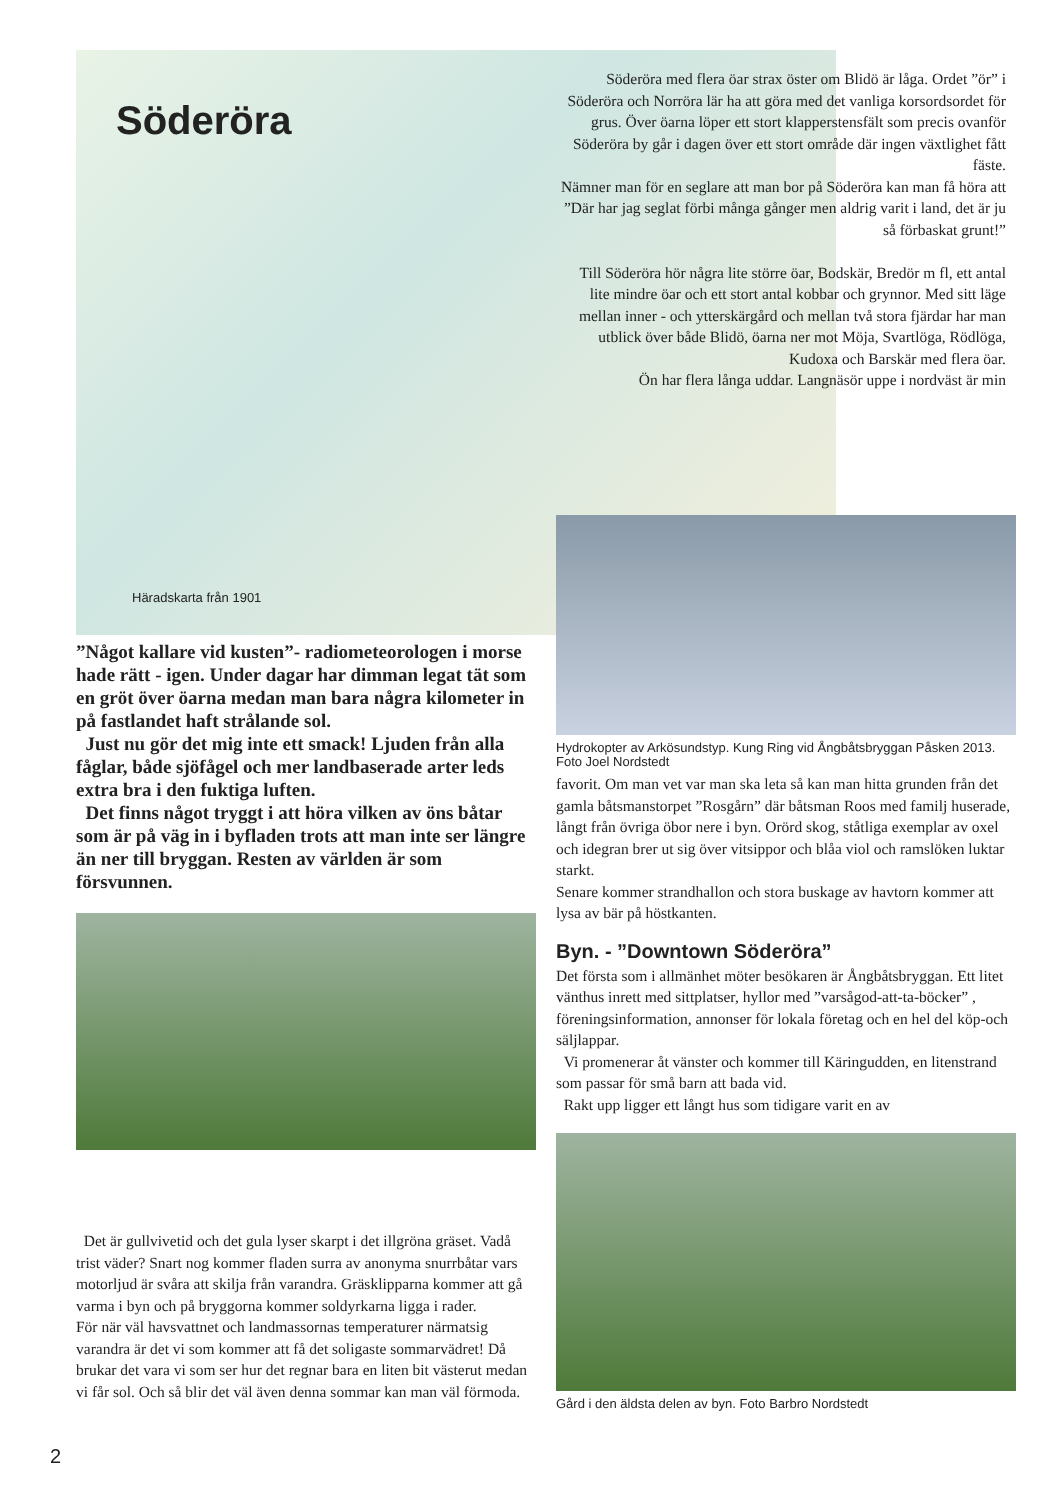Söderöra
Söderöra med flera öar strax öster om Blidö är låga. Ordet ”ör” i Söderöra och Norröra lär ha att göra med det vanliga korsordsordet för grus. Över öarna löper ett stort klapperstensfält som precis ovanför Söderöra by går i dagen över ett stort område där ingen växtlighet fått fäste.
Nämner man för en seglare att man bor på Söderöra kan man få höra att ”Där har jag seglat förbi många gånger men aldrig varit i land, det är ju så förbaskat grunt!”
Till Söderöra hör några lite större öar, Bodskär, Bredör m fl, ett antal lite mindre öar och ett stort antal kobbar och grynnor. Med sitt läge mellan inner - och ytterskärgård och mellan två stora fjärdar har man utblick över både Blidö, öarna ner mot Möja, Svartlöga, Rödlöga, Kudoxa och Barskär med flera öar.
Ön har flera långa uddar. Langnäsör uppe i nordväst är min
Häradskarta från 1901
”Något kallare vid kusten”- radiometeorologen i morse hade rätt - igen. Under dagar har dimman legat tät som en gröt över öarna medan man bara några kilometer in på fastlandet haft strålande sol.
Just nu gör det mig inte ett smack! Ljuden från alla fåglar, både sjöfågel och mer landbaserade arter leds extra bra i den fuktiga luften.
Det finns något tryggt i att höra vilken av öns båtar som är på väg in i byfladen trots att man inte ser längre än ner till bryggan. Resten av världen är som försvunnen.
Det är gullvivetid och det gula lyser skarpt i det illgröna gräset. Vadå trist väder? Snart nog kommer fladen surra av anonyma snurrbåtar vars motorljud är svåra att skilja från varandra. Gräsklipparna kommer att gå varma i byn och på bryggorna kommer soldyrkarna ligga i rader.
För när väl havsvattnet och landmassornas temperaturer närmatsig varandra är det vi som kommer att få det soligaste sommarvädret! Då brukar det vara vi som ser hur det regnar bara en liten bit västerut medan vi får sol. Och så blir det väl även denna sommar kan man väl förmoda.
Hydrokopter av Arkösundstyp. Kung Ring vid Ångbåtsbryggan Påsken 2013. Foto Joel Nordstedt
favorit. Om man vet var man ska leta så kan man hitta grunden från det gamla båtsmanstorpet ”Rosgårn” där båtsman Roos med familj huserade, långt från övriga öbor nere i byn. Orörd skog, ståtliga exemplar av oxel och idegran brer ut sig över vitsippor och blåa viol och ramslöken luktar starkt.
Senare kommer strandhallon och stora buskage av havtorn kommer att lysa av bär på höstkanten.
Byn. - ”Downtown Söderöra”
Det första som i allmänhet möter besökaren är Ångbåtsbryggan. Ett litet vänthus inrett med sittplatser, hyllor med ”varsågod-att-ta-böcker” , föreningsinformation, annonser för lokala företag och en hel del köp-och säljlappar.
Vi promenerar åt vänster och kommer till Käringudden, en litenstrand som passar för små barn att bada vid.
Rakt upp ligger ett långt hus som tidigare varit en av
Gård i den äldsta delen av byn. Foto Barbro Nordstedt
2